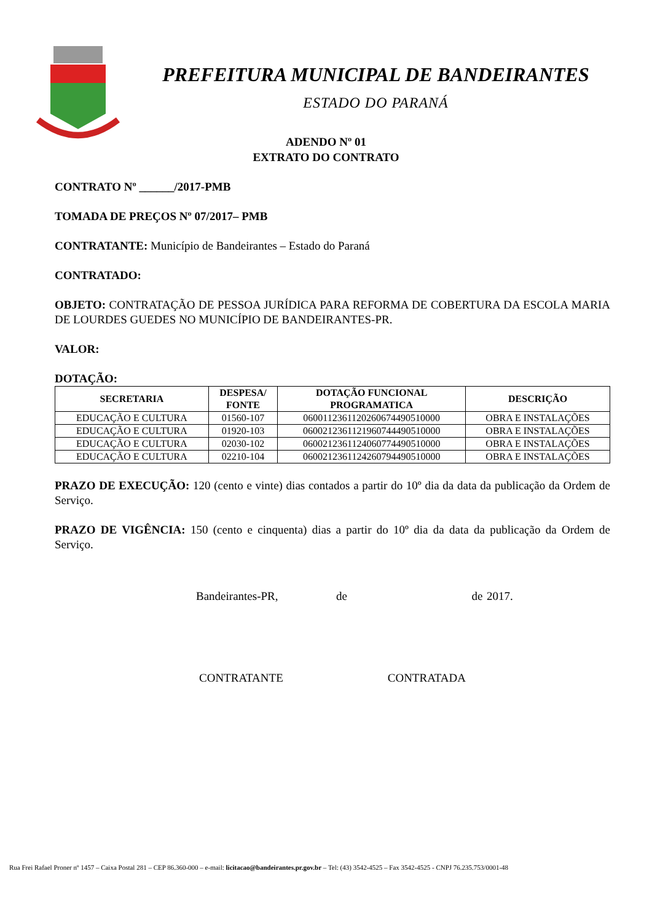PREFEITURA MUNICIPAL DE BANDEIRANTES
ESTADO DO PARANÁ
ADENDO Nº 01
EXTRATO DO CONTRATO
CONTRATO Nº ______/2017-PMB
TOMADA DE PREÇOS Nº 07/2017– PMB
CONTRATANTE: Município de Bandeirantes – Estado do Paraná
CONTRATADO:
OBJETO: CONTRATAÇÃO DE PESSOA JURÍDICA PARA REFORMA DE COBERTURA DA ESCOLA MARIA DE LOURDES GUEDES NO MUNICÍPIO DE BANDEIRANTES-PR.
VALOR:
DOTAÇÃO:
| SECRETARIA | DESPESA/ FONTE | DOTAÇÃO FUNCIONAL PROGRAMATICA | DESCRIÇÃO |
| --- | --- | --- | --- |
| EDUCAÇÃO E CULTURA | 01560-107 | 06001123611202606744905​10000 | OBRA E INSTALAÇÕES |
| EDUCAÇÃO E CULTURA | 01920-103 | 0600212361121960744490510000 | OBRA E INSTALAÇÕES |
| EDUCAÇÃO E CULTURA | 02030-102 | 0600212361124060774490510000 | OBRA E INSTALAÇÕES |
| EDUCAÇÃO E CULTURA | 02210-104 | 0600212361124260794490510000 | OBRA E INSTALAÇÕES |
PRAZO DE EXECUÇÃO: 120 (cento e vinte) dias contados a partir do 10º dia da data da publicação da Ordem de Serviço.
PRAZO DE VIGÊNCIA: 150 (cento e cinquenta) dias a partir do 10º dia da data da publicação da Ordem de Serviço.
Bandeirantes-PR, de de 2017.
CONTRATANTE CONTRATADA
Rua Frei Rafael Proner nº 1457 – Caixa Postal 281 – CEP 86.360-000 – e-mail: licitacao@bandeirantes.pr.gov.br – Tel: (43) 3542-4525 – Fax 3542-4525 - CNPJ 76.235.753/0001-48